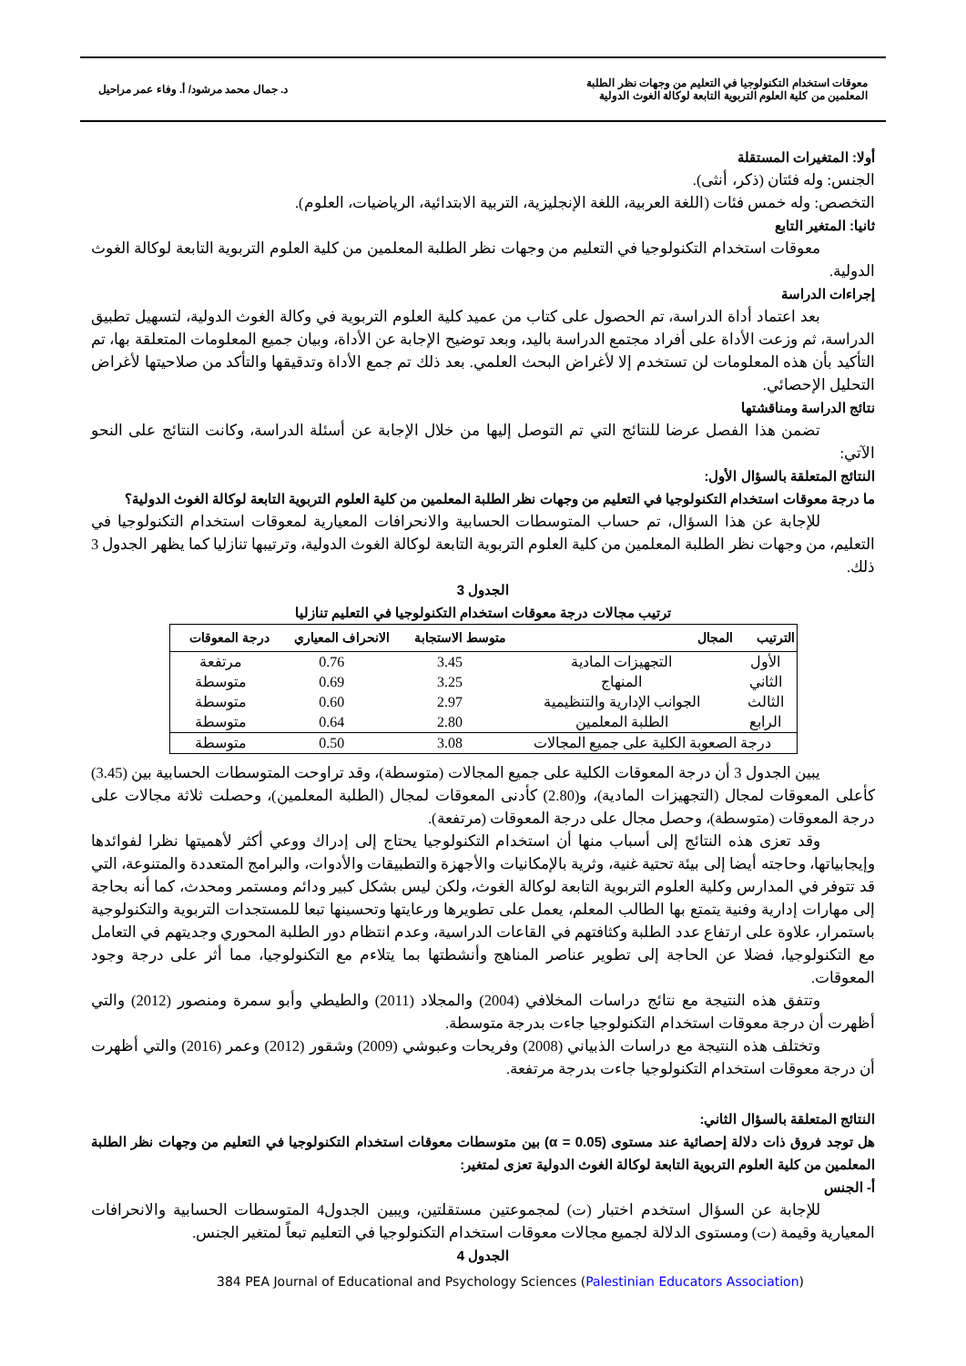معوقات استخدام التكنولوجيا في التعليم من وجهات نظر الطلبة
المعلمين من كلية العلوم التربوية التابعة لوكالة الغوث الدولية
د. جمال محمد مرشود/ أ. وفاء عمر مراحيل
أولا: المتغيرات المستقلة
الجنس: وله فئتان (ذكر، أنثى).
التخصص: وله خمس فئات (اللغة العربية، اللغة الإنجليزية، التربية الابتدائية، الرياضيات، العلوم).
ثانيا: المتغير التابع
معوقات استخدام التكنولوجيا في التعليم من وجهات نظر الطلبة المعلمين من كلية العلوم التربوية التابعة لوكالة الغوث الدولية.
إجراءات الدراسة
بعد اعتماد أداة الدراسة، تم الحصول على كتاب من عميد كلية العلوم التربوية في وكالة الغوث الدولية، لتسهيل تطبيق الدراسة، ثم وزعت الأداة على أفراد مجتمع الدراسة باليد، وبعد توضيح الإجابة عن الأداة، وبيان جميع المعلومات المتعلقة بها، تم التأكيد بأن هذه المعلومات لن تستخدم إلا لأغراض البحث العلمي. بعد ذلك تم جمع الأداة وتدقيقها والتأكد من صلاحيتها لأغراض التحليل الإحصائي.
نتائج الدراسة ومناقشتها
تضمن هذا الفصل عرضا للنتائج التي تم التوصل إليها من خلال الإجابة عن أسئلة الدراسة، وكانت النتائج على النحو الآتي:
النتائج المتعلقة بالسؤال الأول:
ما درجة معوقات استخدام التكنولوجيا في التعليم من وجهات نظر الطلبة المعلمين من كلية العلوم التربوية التابعة لوكالة الغوث الدولية؟
للإجابة عن هذا السؤال، تم حساب المتوسطات الحسابية والانحرافات المعيارية لمعوقات استخدام التكنولوجيا في التعليم، من وجهات نظر الطلبة المعلمين من كلية العلوم التربوية التابعة لوكالة الغوث الدولية، وترتيبها تنازليا كما يظهر الجدول 3 ذلك.
الجدول 3
ترتيب مجالات درجة معوقات استخدام التكنولوجيا في التعليم تنازليا
| الترتيب | المجال | متوسط الاستجابة | الانحراف المعياري | درجة المعوقات |
| --- | --- | --- | --- | --- |
| الأول | التجهيزات المادية | 3.45 | 0.76 | مرتفعة |
| الثاني | المنهاج | 3.25 | 0.69 | متوسطة |
| الثالث | الجوانب الإدارية والتنظيمية | 2.97 | 0.60 | متوسطة |
| الرابع | الطلبة المعلمين | 2.80 | 0.64 | متوسطة |
| درجة الصعوبة الكلية على جميع المجالات | | 3.08 | 0.50 | متوسطة |
يبين الجدول 3 أن درجة المعوقات الكلية على جميع المجالات (متوسطة)، وقد تراوحت المتوسطات الحسابية بين (3.45) كأعلى المعوقات لمجال (التجهيزات المادية)، و(2.80) كأدنى المعوقات لمجال (الطلبة المعلمين)، وحصلت ثلاثة مجالات على درجة المعوقات (متوسطة)، وحصل مجال على درجة المعوقات (مرتفعة).
وقد تعزى هذه النتائج إلى أسباب منها أن استخدام التكنولوجيا يحتاج إلى إدراك ووعي أكثر لأهميتها نظرا لفوائدها وإيجابياتها، وحاجته أيضا إلى بيئة تحتية غنية، وثرية بالإمكانيات والأجهزة والتطبيقات والأدوات، والبرامج المتعددة والمتنوعة، التي قد تتوفر في المدارس وكلية العلوم التربوية التابعة لوكالة الغوث، ولكن ليس بشكل كبير ودائم ومستمر ومحدث، كما أنه بحاجة إلى مهارات إدارية وفنية يتمتع بها الطالب المعلم، يعمل على تطويرها ورعايتها وتحسينها تبعا للمستجدات التربوية والتكنولوجية باستمرار، علاوة على ارتفاع عدد الطلبة وكثافتهم في القاعات الدراسية، وعدم انتظام دور الطلبة المحوري وجديتهم في التعامل مع التكنولوجيا، فضلا عن الحاجة إلى تطوير عناصر المناهج وأنشطتها بما يتلاءم مع التكنولوجيا، مما أثر على درجة وجود المعوقات.
وتتفق هذه النتيجة مع نتائج دراسات المخلافي (2004) والمجلاد (2011) والطيطي وأبو سمرة ومنصور (2012) والتي أظهرت أن درجة معوقات استخدام التكنولوجيا جاءت بدرجة متوسطة.
وتختلف هذه النتيجة مع دراسات الذبياني (2008) وفريحات وعبوشي (2009) وشقور (2012) وعمر (2016) والتي أظهرت أن درجة معوقات استخدام التكنولوجيا جاءت بدرجة مرتفعة.
النتائج المتعلقة بالسؤال الثاني:
هل توجد فروق ذات دلالة إحصائية عند مستوى (α = 0.05) بين متوسطات معوقات استخدام التكنولوجيا في التعليم من وجهات نظر الطلبة المعلمين من كلية العلوم التربوية التابعة لوكالة الغوث الدولية تعزى لمتغير:
أ- الجنس
للإجابة عن السؤال استخدم اختبار (ت) لمجموعتين مستقلتين، ويبين الجدول4 المتوسطات الحسابية والانحرافات المعيارية وقيمة (ت) ومستوى الدلالة لجميع مجالات معوقات استخدام التكنولوجيا في التعليم تبعاً لمتغير الجنس.
الجدول 4
384 PEA Journal of Educational and Psychology Sciences (Palestinian Educators Association)